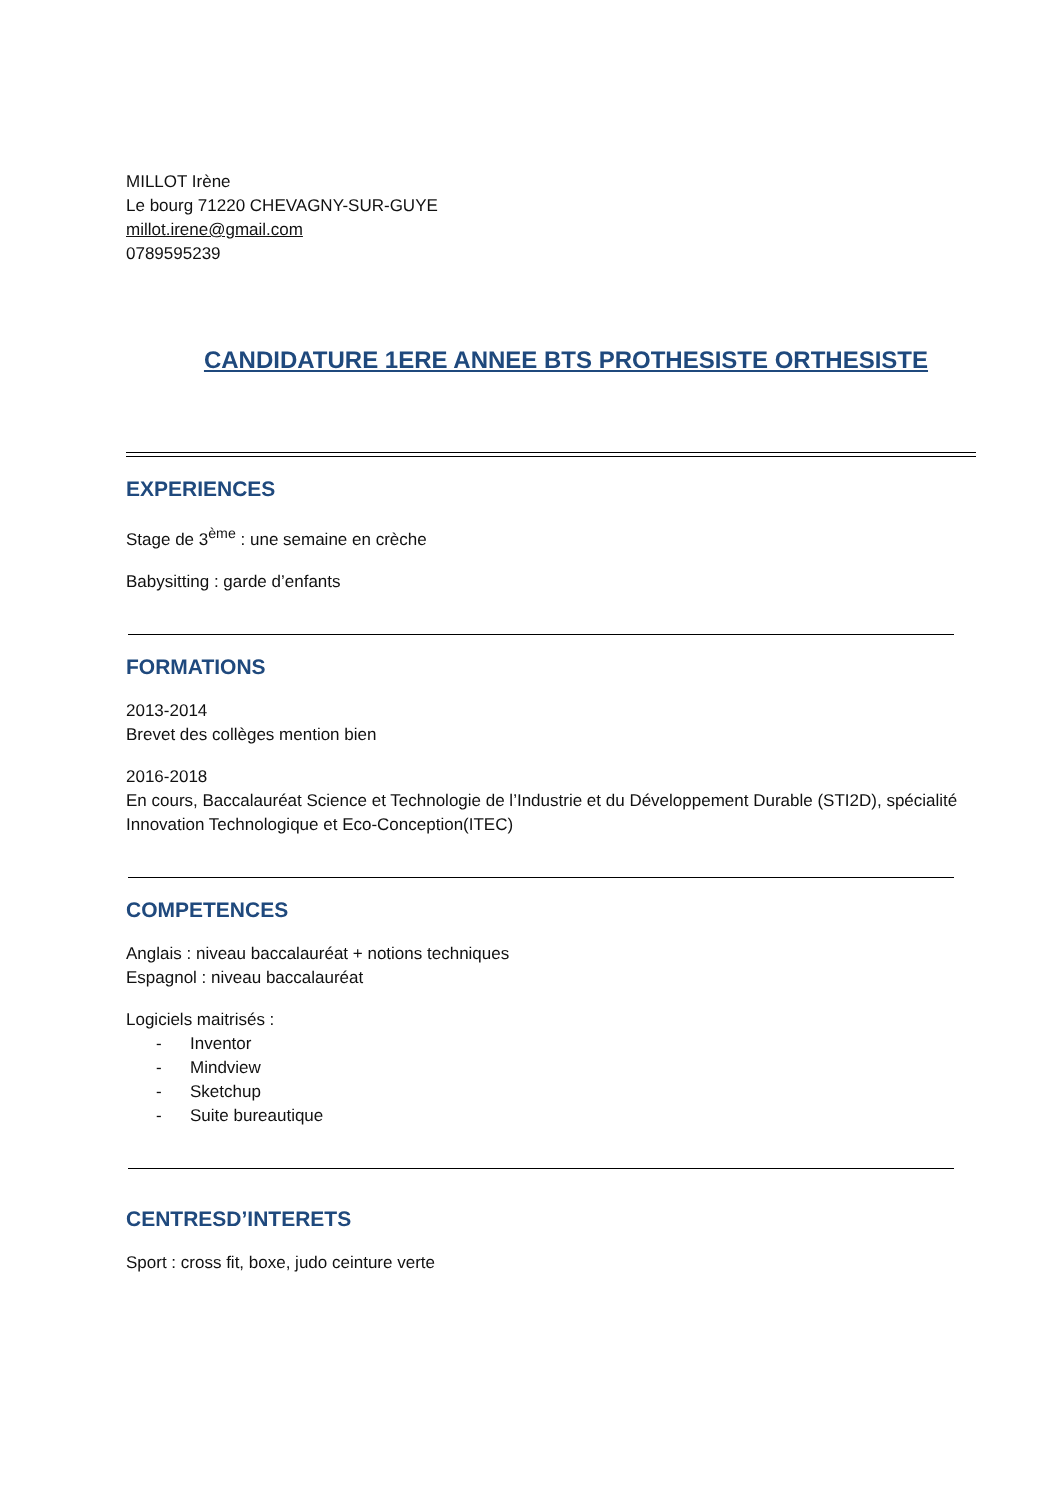MILLOT Irène
Le bourg 71220 CHEVAGNY-SUR-GUYE
millot.irene@gmail.com
0789595239
CANDIDATURE 1ERE ANNEE BTS PROTHESISTE ORTHESISTE
EXPERIENCES
Stage de 3<sup>ème</sup> : une semaine en crèche
Babysitting : garde d’enfants
FORMATIONS
2013-2014
Brevet des collèges mention bien
2016-2018
En cours, Baccalauréat Science et Technologie de l’Industrie et du Développement Durable (STI2D), spécialité Innovation Technologique et Eco-Conception(ITEC)
COMPETENCES
Anglais : niveau baccalauréat + notions techniques
Espagnol : niveau baccalauréat
Logiciels maitrisés :
- Inventor
- Mindview
- Sketchup
- Suite bureautique
CENTRESD’INTERETS
Sport : cross fit, boxe, judo ceinture verte